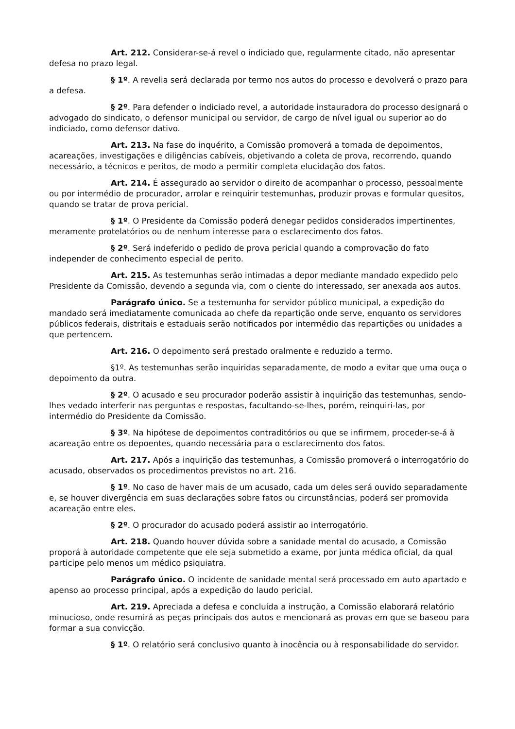Art. 212. Considerar-se-á revel o indiciado que, regularmente citado, não apresentar defesa no prazo legal.
§ 1º. A revelia será declarada por termo nos autos do processo e devolverá o prazo para a defesa.
§ 2º. Para defender o indiciado revel, a autoridade instauradora do processo designará o advogado do sindicato, o defensor municipal ou servidor, de cargo de nível igual ou superior ao do indiciado, como defensor dativo.
Art. 213. Na fase do inquérito, a Comissão promoverá a tomada de depoimentos, acareações, investigações e diligências cabíveis, objetivando a coleta de prova, recorrendo, quando necessário, a técnicos e peritos, de modo a permitir completa elucidação dos fatos.
Art. 214. É assegurado ao servidor o direito de acompanhar o processo, pessoalmente ou por intermédio de procurador, arrolar e reinquirir testemunhas, produzir provas e formular quesitos, quando se tratar de prova pericial.
§ 1º. O Presidente da Comissão poderá denegar pedidos considerados impertinentes, meramente protelatórios ou de nenhum interesse para o esclarecimento dos fatos.
§ 2º. Será indeferido o pedido de prova pericial quando a comprovação do fato independer de conhecimento especial de perito.
Art. 215. As testemunhas serão intimadas a depor mediante mandado expedido pelo Presidente da Comissão, devendo a segunda via, com o ciente do interessado, ser anexada aos autos.
Parágrafo único. Se a testemunha for servidor público municipal, a expedição do mandado será imediatamente comunicada ao chefe da repartição onde serve, enquanto os servidores públicos federais, distritais e estaduais serão notificados por intermédio das repartições ou unidades a que pertencem.
Art. 216. O depoimento será prestado oralmente e reduzido a termo.
§1º. As testemunhas serão inquiridas separadamente, de modo a evitar que uma ouça o depoimento da outra.
§ 2º. O acusado e seu procurador poderão assistir à inquirição das testemunhas, sendo-lhes vedado interferir nas perguntas e respostas, facultando-se-lhes, porém, reinquiri-las, por intermédio do Presidente da Comissão.
§ 3º. Na hipótese de depoimentos contraditórios ou que se infirmem, proceder-se-á à acareação entre os depoentes, quando necessária para o esclarecimento dos fatos.
Art. 217. Após a inquirição das testemunhas, a Comissão promoverá o interrogatório do acusado, observados os procedimentos previstos no art. 216.
§ 1º. No caso de haver mais de um acusado, cada um deles será ouvido separadamente e, se houver divergência em suas declarações sobre fatos ou circunstâncias, poderá ser promovida acareação entre eles.
§ 2º. O procurador do acusado poderá assistir ao interrogatório.
Art. 218. Quando houver dúvida sobre a sanidade mental do acusado, a Comissão proporá à autoridade competente que ele seja submetido a exame, por junta médica oficial, da qual participe pelo menos um médico psiquiatra.
Parágrafo único. O incidente de sanidade mental será processado em auto apartado e apenso ao processo principal, após a expedição do laudo pericial.
Art. 219. Apreciada a defesa e concluída a instrução, a Comissão elaborará relatório minucioso, onde resumirá as peças principais dos autos e mencionará as provas em que se baseou para formar a sua convicção.
§ 1º. O relatório será conclusivo quanto à inocência ou à responsabilidade do servidor.